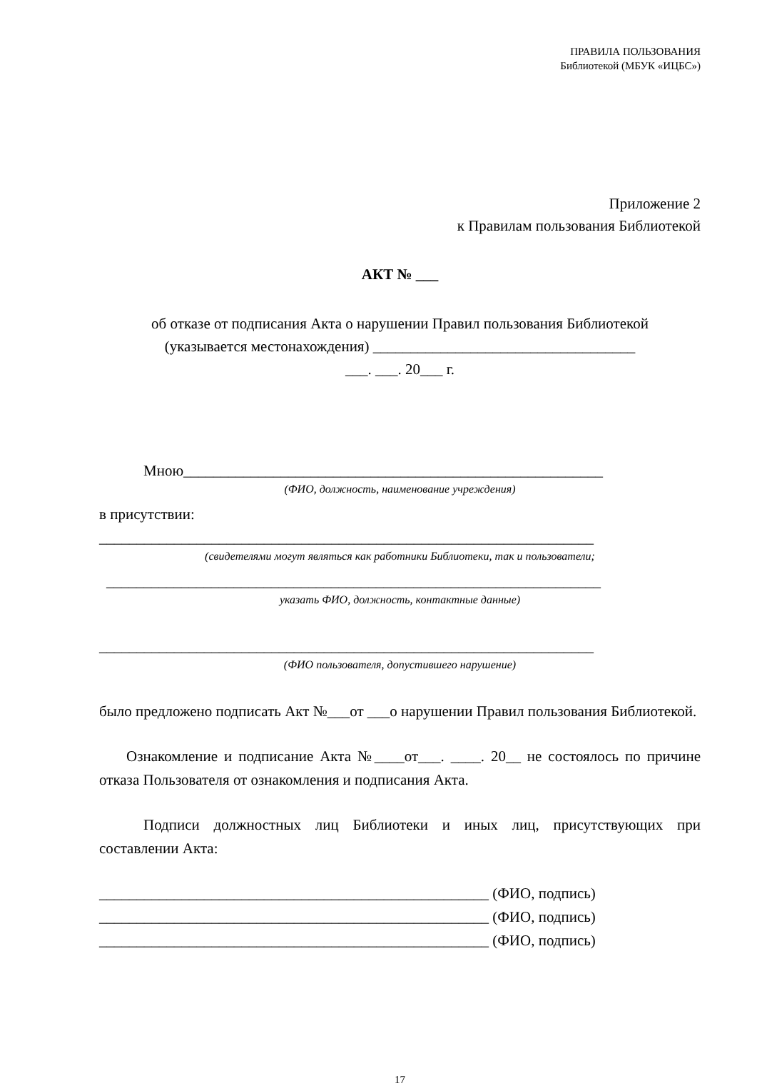ПРАВИЛА ПОЛЬЗОВАНИЯ
Библиотекой (МБУК «ИЦБС»)
Приложение 2
к Правилам пользования Библиотекой
АКТ № ___
об отказе от подписания Акта о нарушении Правил пользования Библиотекой
(указывается местонахождения) ___________________________________
___. ___. 20___ г.
Мною________________________________________________________
(ФИО, должность, наименование учреждения)
в присутствии:
__________________________________________________________________
(свидетелями могут являться как работники Библиотеки, так и пользователи;
__________________________________________________________________
указать ФИО, должность, контактные данные)
__________________________________________________________________
(ФИО пользователя, допустившего нарушение)
было предложено подписать Акт №___от ___о нарушении Правил пользования Библиотекой.
Ознакомление и подписание Акта №____от___. ____. 20__ не состоялось по причине отказа Пользователя от ознакомления и подписания Акта.
Подписи должностных лиц Библиотеки и иных лиц, присутствующих при составлении Акта:
____________________________________________________ (ФИО, подпись)
____________________________________________________ (ФИО, подпись)
____________________________________________________ (ФИО, подпись)
17